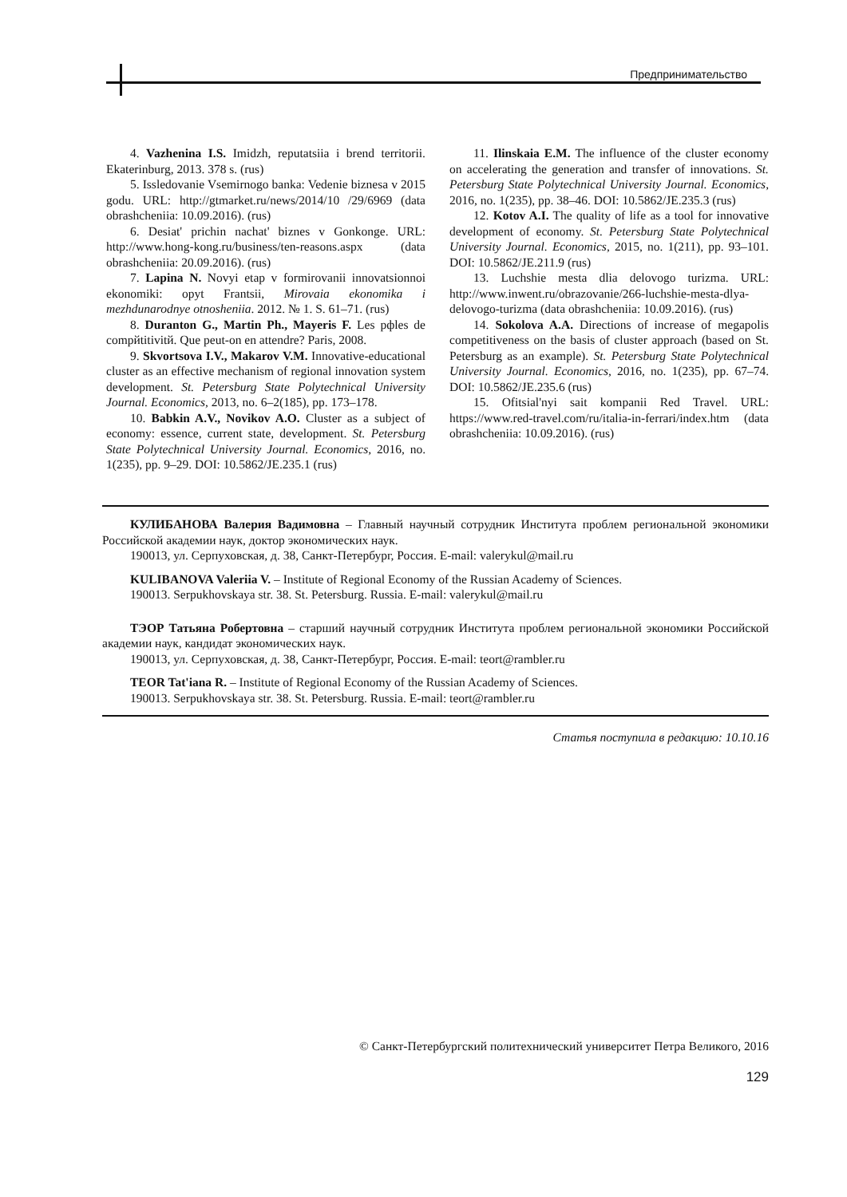Предпринимательство
4. Vazhenina I.S. Imidzh, reputatsiia i brend territorii. Ekaterinburg, 2013. 378 s. (rus)
5. Issledovanie Vsemirnogo banka: Vedenie biznesa v 2015 godu. URL: http://gtmarket.ru/news/2014/10 /29/6969 (data obrashcheniia: 10.09.2016). (rus)
6. Desiat' prichin nachat' biznes v Gonkonge. URL: http://www.hong-kong.ru/business/ten-reasons.aspx (data obrashcheniia: 20.09.2016). (rus)
7. Lapina N. Novyi etap v formirovanii innovatsionnoi ekonomiki: opyt Frantsii, Mirovaia ekonomika i mezhdunarodnye otnosheniia. 2012. № 1. S. 61–71. (rus)
8. Duranton G., Martin Ph., Mayeris F. Les рфles de compйtitivitй. Que peut-on en attendre? Paris, 2008.
9. Skvortsova I.V., Makarov V.M. Innovative-educational cluster as an effective mechanism of regional innovation system development. St. Petersburg State Polytechnical University Journal. Economics, 2013, no. 6–2(185), pp. 173–178.
10. Babkin A.V., Novikov A.O. Cluster as a subject of economy: essence, current state, development. St. Petersburg State Polytechnical University Journal. Economics, 2016, no. 1(235), pp. 9–29. DOI: 10.5862/JE.235.1 (rus)
11. Ilinskaia E.M. The influence of the cluster economy on accelerating the generation and transfer of innovations. St. Petersburg State Polytechnical University Journal. Economics, 2016, no. 1(235), pp. 38–46. DOI: 10.5862/JE.235.3 (rus)
12. Kotov A.I. The quality of life as a tool for innovative development of economy. St. Petersburg State Polytechnical University Journal. Economics, 2015, no. 1(211), pp. 93–101. DOI: 10.5862/JE.211.9 (rus)
13. Luchshie mesta dlia delovogo turizma. URL: http://www.inwent.ru/obrazovanie/266-luchshie-mesta-dlya-delovogo-turizma (data obrashcheniia: 10.09.2016). (rus)
14. Sokolova A.A. Directions of increase of megapolis competitiveness on the basis of cluster approach (based on St. Petersburg as an example). St. Petersburg State Polytechnical University Journal. Economics, 2016, no. 1(235), pp. 67–74. DOI: 10.5862/JE.235.6 (rus)
15. Ofitsial'nyi sait kompanii Red Travel. URL: https://www.red-travel.com/ru/italia-in-ferrari/index.htm (data obrashcheniia: 10.09.2016). (rus)
КУЛИБАНОВА Валерия Вадимовна – Главный научный сотрудник Института проблем региональной экономики Российской академии наук, доктор экономических наук.
190013, ул. Серпуховская, д. 38, Санкт-Петербург, Россия. E-mail: valerykul@mail.ru
KULIBANOVA Valeriia V. – Institute of Regional Economy of the Russian Academy of Sciences.
190013. Serpukhovskaya str. 38. St. Petersburg. Russia. E-mail: valerykul@mail.ru
ТЭОР Татьяна Робертовна – старший научный сотрудник Института проблем региональной экономики Российской академии наук, кандидат экономических наук.
190013, ул. Серпуховская, д. 38, Санкт-Петербург, Россия. E-mail: teort@rambler.ru
TEOR Tat'iana R. – Institute of Regional Economy of the Russian Academy of Sciences.
190013. Serpukhovskaya str. 38. St. Petersburg. Russia. E-mail: teort@rambler.ru
Статья поступила в редакцию: 10.10.16
© Санкт-Петербургский политехнический университет Петра Великого, 2016
129